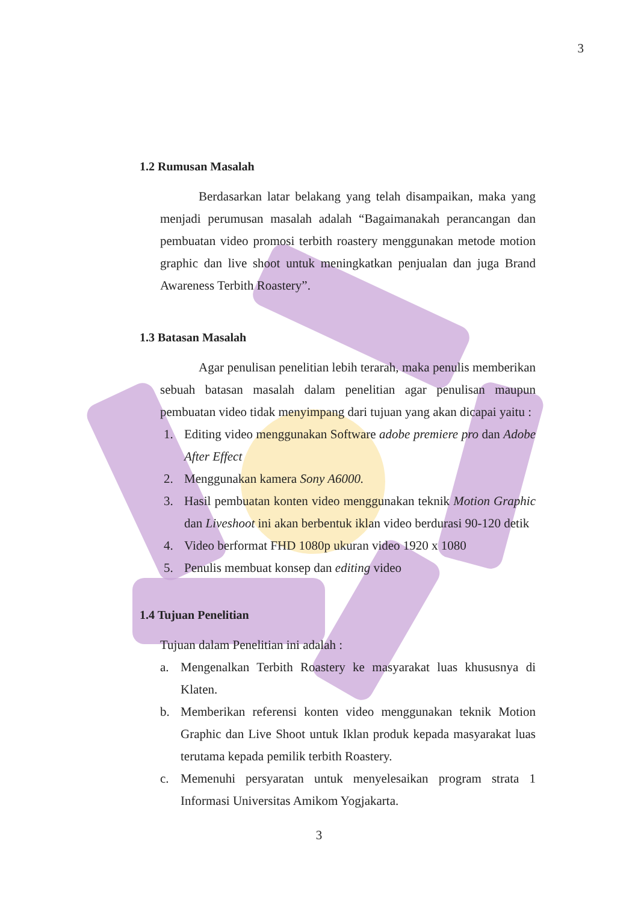3
1.2 Rumusan Masalah
Berdasarkan latar belakang yang telah disampaikan, maka yang menjadi perumusan masalah adalah “Bagaimanakah perancangan dan pembuatan video promosi terbith roastery menggunakan metode motion graphic dan live shoot untuk meningkatkan penjualan dan juga Brand Awareness Terbith Roastery”.
1.3 Batasan Masalah
Agar penulisan penelitian lebih terarah, maka penulis memberikan sebuah batasan masalah dalam penelitian agar penulisan maupun pembuatan video tidak menyimpang dari tujuan yang akan dicapai yaitu :
1. Editing video menggunakan Software adobe premiere pro dan Adobe After Effect
2. Menggunakan kamera Sony A6000.
3. Hasil pembuatan konten video menggunakan teknik Motion Graphic dan Liveshoot ini akan berbentuk iklan video berdurasi 90-120 detik
4. Video berformat FHD 1080p ukuran video 1920 x 1080
5. Penulis membuat konsep dan editing video
1.4 Tujuan Penelitian
Tujuan dalam Penelitian ini adalah :
a. Mengenalkan Terbith Roastery ke masyarakat luas khususnya di Klaten.
b. Memberikan referensi konten video menggunakan teknik Motion Graphic dan Live Shoot untuk Iklan produk kepada masyarakat luas terutama kepada pemilik terbith Roastery.
c. Memenuhi persyaratan untuk menyelesaikan program strata 1 Informasi Universitas Amikom Yogjakarta.
3